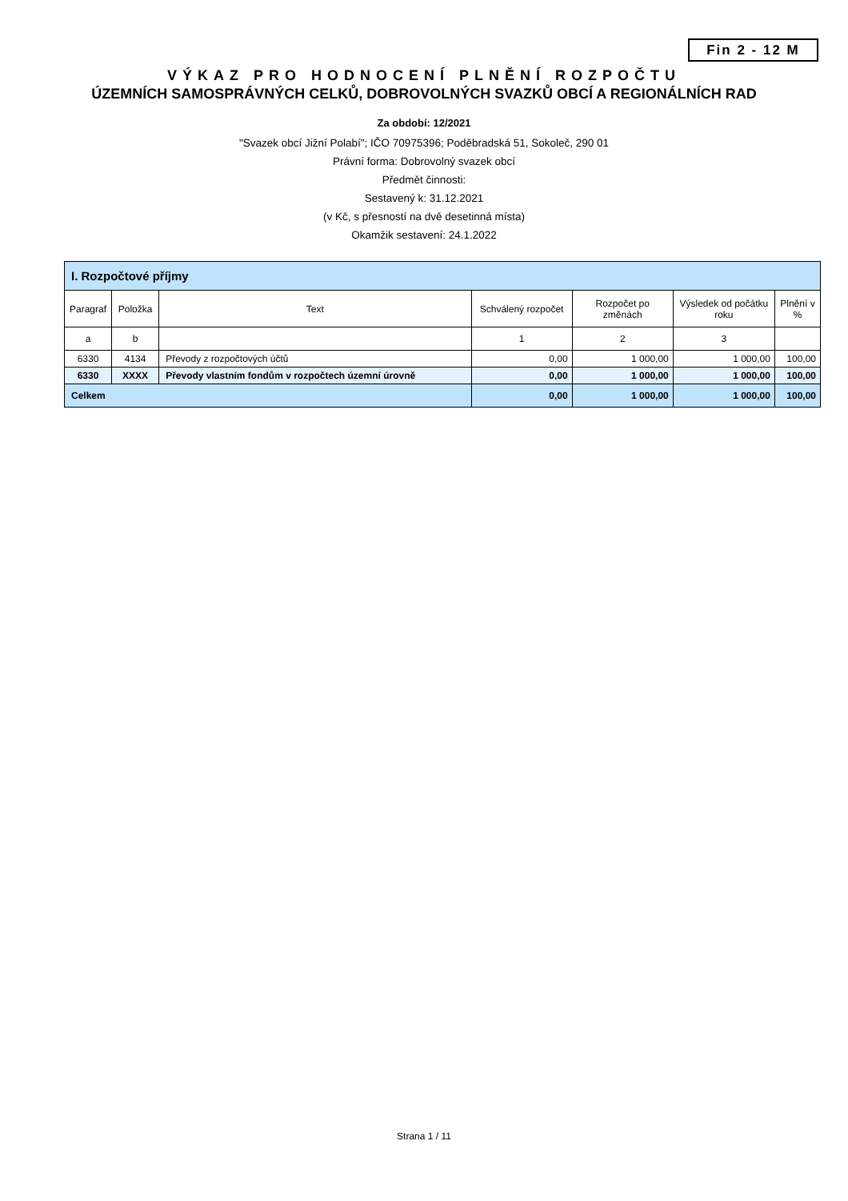Fin 2 - 12 M
VÝKAZ PRO HODNOCENÍ PLNĚNÍ ROZPOČTU
ÚZEMNÍCH SAMOSPRÁVNÝCH CELKŮ, DOBROVOLNÝCH SVAZKŮ OBCÍ A REGIONÁLNÍCH RAD
Za období: 12/2021
"Svazek obcí Jižní Polabí"; IČO 70975396; Poděbradská 51, Sokoleč, 290 01
Právní forma: Dobrovolný svazek obcí
Předmět činnosti:
Sestavený k: 31.12.2021
(v Kč, s přesností na dvě desetinná místa)
Okamžik sestavení: 24.1.2022
| I. Rozpočtové příjmy | | | | | | |
| Paragraf | Položka | Text | Schválený rozpočet | Rozpočet po změnách | Výsledek od počátku roku | Plnění v % |
| a | b | | 1 | 2 | 3 | |
| 6330 | 4134 | Převody z rozpočtových účtů | 0,00 | 1 000,00 | 1 000,00 | 100,00 |
| 6330 | XXXX | Převody vlastním fondům v rozpočtech územní úrovně | 0,00 | 1 000,00 | 1 000,00 | 100,00 |
| Celkem | | | 0,00 | 1 000,00 | 1 000,00 | 100,00 |
Strana 1 / 11